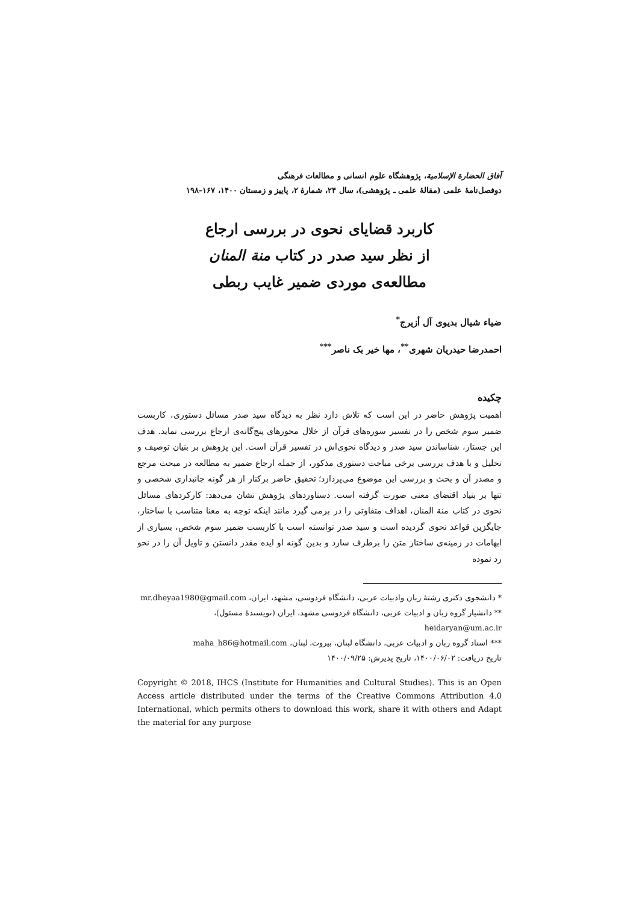آفاق الحضارة الإسلامية، پژوهشگاه علوم انسانی و مطالعات فرهنگی
دوفصل‌نامهٔ علمی (مقالهٔ علمی ـ پژوهشی)، سال ۲۴، شمارهٔ ۲، پاییز و زمستان ۱۴۰۰، ۱۶۷–۱۹۸
کاربرد قضایای نحوی در بررسی ارجاع
از نظر سید صدر در کتاب منة المنان
مطالعه‌ی موردی ضمیر غایب ربطی
ضیاء شیال بدیوی آل أزیرج<sup>*</sup>
احمدرضا حیدریان شهری<sup>**</sup>، مها خیر بک ناصر<sup>***</sup>
چکیده
اهمیت پژوهش حاضر در این است که تلاش دارد نظر به دیدگاه سید صدر مسائل دستوری، کاربست ضمیر سوم شخص را در تفسیر سوره‌های قرآن از خلال محورهای پنج‌گانه‌ی ارجاع بررسی نماید. هدف این جستار، شناساندن سید صدر و دیدگاه نحوی‌اش در تفسیر قرآن است. این پژوهش بر بنیان توصیف و تحلیل و با هدف بررسی برخی مباحث دستوری مذکور، از جمله ارجاع ضمیر به مطالعه در مبحث مرجع و مصدر آن و بحث و بررسی این موضوع می‌پردازد؛ تحقیق حاضر برکنار از هر گونه جانبداری شخصی و تنها بر بنیاد اقتضای معنی صورت گرفته است. دستاوردهای پژوهش نشان می‌دهد: کارکردهای مسائل نحوی در کتاب منة المنان، اهداف متفاوتی را در برمی گیرد مانند اینکه توجه به معنا متناسب با ساختار، جایگزین قواعد نحوی گردیده است و سید صدر توانسته است با کاربست ضمیر سوم شخص، بسیاری از ابهامات در زمینه‌ی ساختار متن را برطرف سازد و بدین گونه او ایده مقدر دانستن و تاویل آن را در نحو رد نموده
* دانشجوی دکتری رشتهٔ زبان وادبیات عربی، دانشگاه فردوسی، مشهد، ایران، mr.dheyaa1980@gmail.com
** دانشیار گروه زبان و ادبیات عربی، دانشگاه فردوسی مشهد، ایران (نویسندهٔ مسئول)،
heidaryan@um.ac.ir
*** استاد گروه زبان و ادبیات عربی، دانشگاه لبنان، بیروت، لبنان، maha_h86@hotmail.com
تاریخ دریافت: ۱۴۰۰/۰۶/۰۲، تاریخ پذیرش: ۱۴۰۰/۰۹/۲۵
Copyright © 2018, IHCS (Institute for Humanities and Cultural Studies). This is an Open Access article distributed under the terms of the Creative Commons Attribution 4.0 International, which permits others to download this work, share it with others and Adapt the material for any purpose